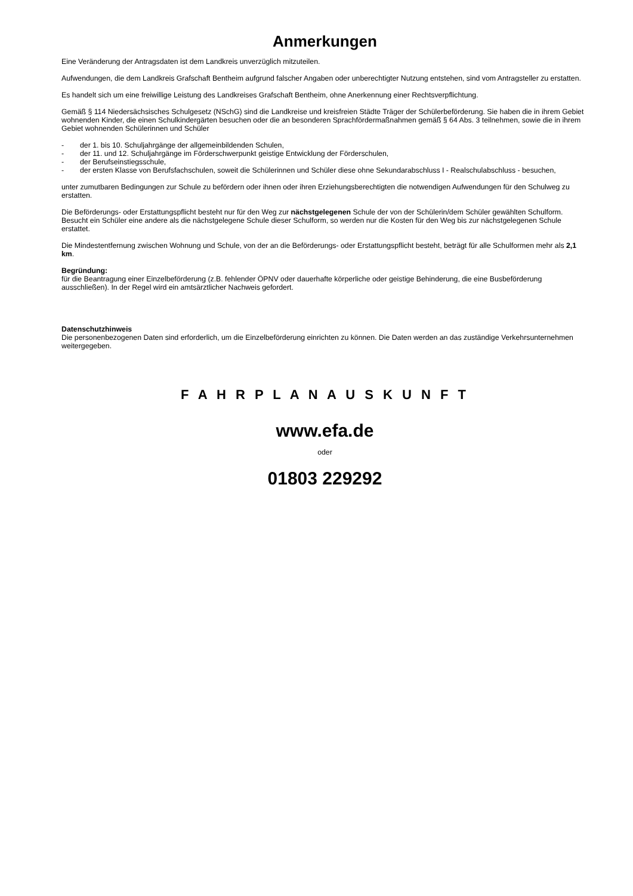Anmerkungen
Eine Veränderung der Antragsdaten ist dem Landkreis unverzüglich mitzuteilen.
Aufwendungen, die dem Landkreis Grafschaft Bentheim aufgrund falscher Angaben oder unberechtigter Nutzung entstehen, sind vom Antragsteller zu erstatten.
Es handelt sich um eine freiwillige Leistung des Landkreises Grafschaft Bentheim, ohne Anerkennung einer Rechtsverpflichtung.
Gemäß § 114 Niedersächsisches Schulgesetz (NSchG) sind die Landkreise und kreisfreien Städte Träger der Schülerbeförderung. Sie haben die in ihrem Gebiet wohnenden Kinder, die einen Schulkindergärten besuchen oder die an besonderen Sprachfördermaßnahmen gemäß § 64 Abs. 3 teilnehmen, sowie die in ihrem Gebiet wohnenden Schülerinnen und Schüler
- der 1. bis 10. Schuljahrgänge der allgemeinbildenden Schulen,
- der 11. und 12. Schuljahrgänge im Förderschwerpunkt geistige Entwicklung der Förderschulen,
- der Berufseinstiegsschule,
- der ersten Klasse von Berufsfachschulen, soweit die Schülerinnen und Schüler diese ohne Sekundarabschluss I - Realschulabschluss - besuchen,
unter zumutbaren Bedingungen zur Schule zu befördern oder ihnen oder ihren Erziehungsberechtigten die notwendigen Aufwendungen für den Schulweg zu erstatten.
Die Beförderungs- oder Erstattungspflicht besteht nur für den Weg zur nächstgelegenen Schule der von der Schülerin/dem Schüler gewählten Schulform. Besucht ein Schüler eine andere als die nächstgelegene Schule dieser Schulform, so werden nur die Kosten für den Weg bis zur nächstgelegenen Schule erstattet.
Die Mindestentfernung zwischen Wohnung und Schule, von der an die Beförderungs- oder Erstattungspflicht besteht, beträgt für alle Schulformen mehr als 2,1 km.
Begründung:
für die Beantragung einer Einzelbeförderung (z.B. fehlender ÖPNV oder dauerhafte körperliche oder geistige Behinderung, die eine Busbeförderung ausschließen). In der Regel wird ein amtsärztlicher Nachweis gefordert.
Datenschutzhinweis
Die personenbezogenen Daten sind erforderlich, um die Einzelbeförderung einrichten zu können. Die Daten werden an das zuständige Verkehrsunternehmen weitergegeben.
F A H R P L A N A U S K U N F T
www.efa.de
oder
01803 229292